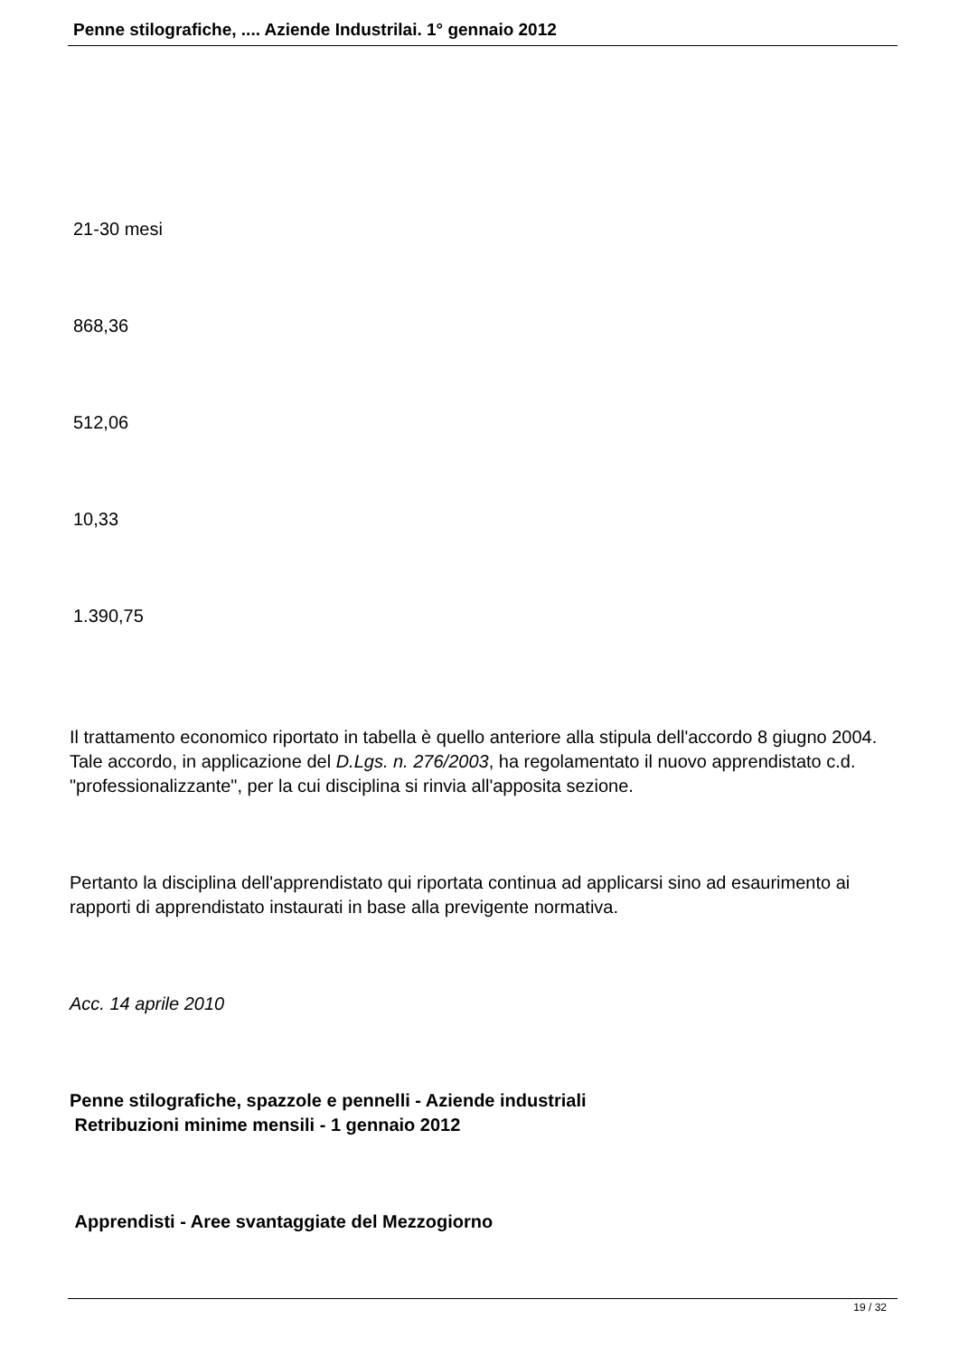Penne stilografiche, .... Aziende Industrilai. 1° gennaio 2012
21-30 mesi
868,36
512,06
10,33
1.390,75
Il trattamento economico riportato in tabella è quello anteriore alla stipula dell'accordo 8 giugno 2004. Tale accordo, in applicazione del D.Lgs. n. 276/2003, ha regolamentato il nuovo apprendistato c.d. "professionalizzante", per la cui disciplina si rinvia all'apposita sezione.
Pertanto la disciplina dell'apprendistato qui riportata continua ad applicarsi sino ad esaurimento ai rapporti di apprendistato instaurati in base alla previgente normativa.
Acc. 14 aprile 2010
Penne stilografiche, spazzole e pennelli - Aziende industriali
Retribuzioni minime mensili - 1 gennaio 2012
Apprendisti - Aree svantaggiate del Mezzogiorno
19 / 32